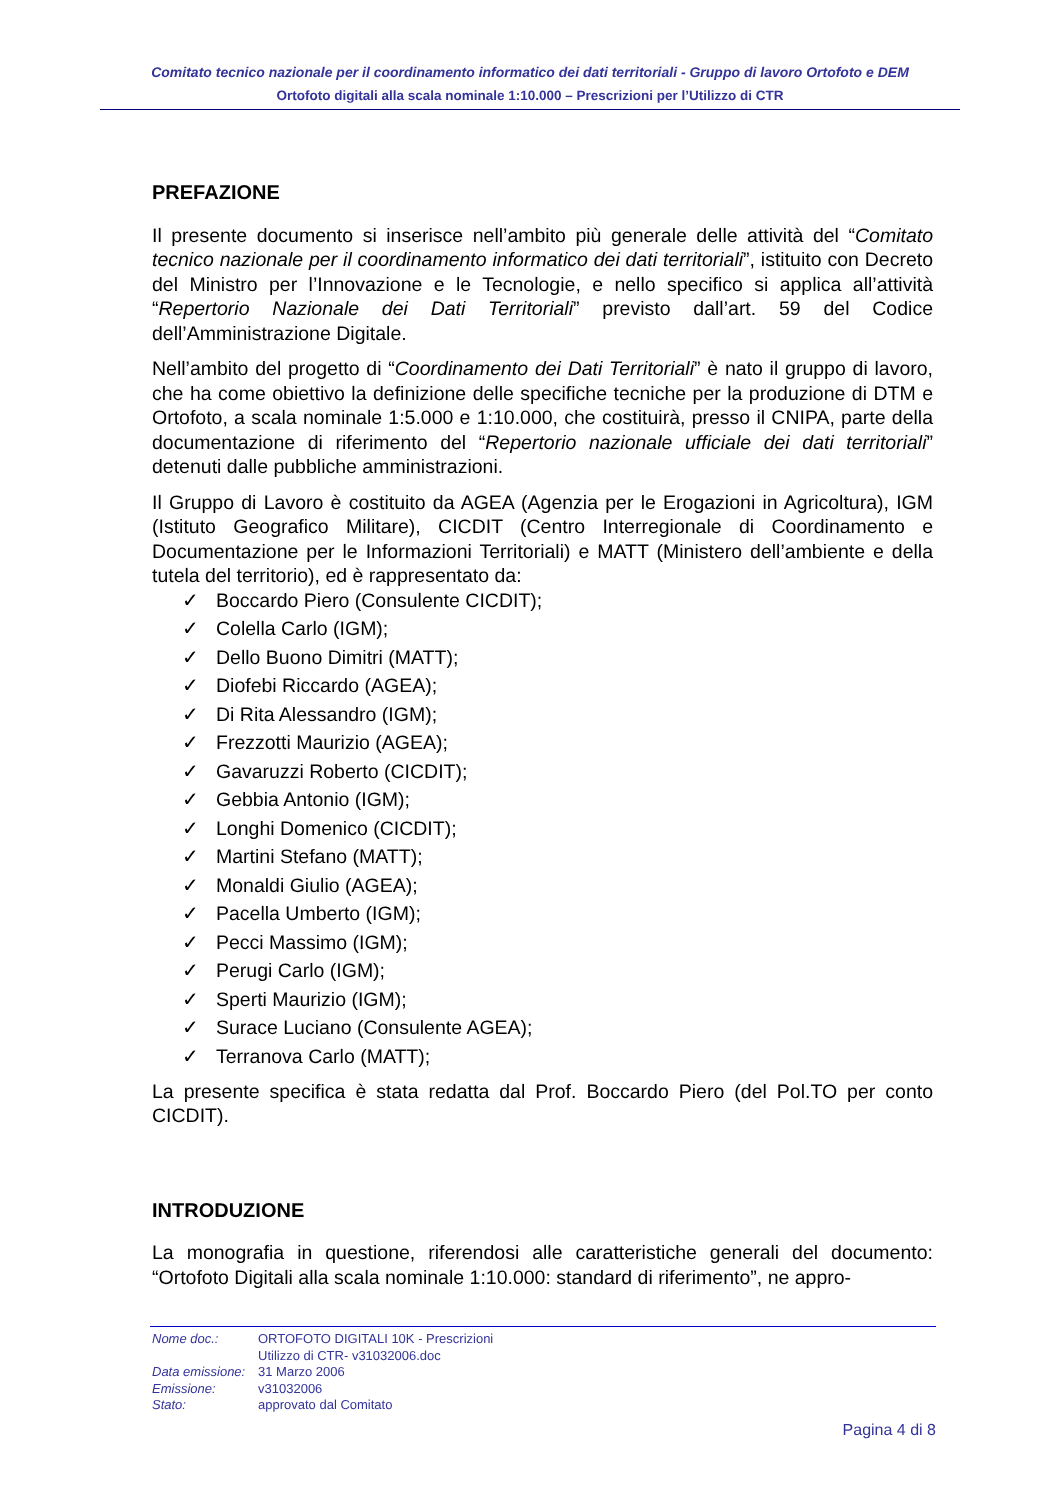Comitato tecnico nazionale per il coordinamento informatico dei dati territoriali - Gruppo di lavoro Ortofoto e DEM
Ortofoto digitali alla scala nominale 1:10.000 – Prescrizioni per l’Utilizzo di CTR
PREFAZIONE
Il presente documento si inserisce nell’ambito più generale delle attività del “Comitato tecnico nazionale per il coordinamento informatico dei dati territoriali”, istituito con Decreto del Ministro per l’Innovazione e le Tecnologie, e nello specifico si applica all’attività “Repertorio Nazionale dei Dati Territoriali” previsto dall’art. 59 del Codice dell’Amministrazione Digitale.
Nell’ambito del progetto di “Coordinamento dei Dati Territoriali” è nato il gruppo di lavoro, che ha come obiettivo la definizione delle specifiche tecniche per la produzione di DTM e Ortofoto, a scala nominale 1:5.000 e 1:10.000, che costituirà, presso il CNIPA, parte della documentazione di riferimento del “Repertorio nazionale ufficiale dei dati territoriali” detenuti dalle pubbliche amministrazioni.
Il Gruppo di Lavoro è costituito da AGEA (Agenzia per le Erogazioni in Agricoltura), IGM (Istituto Geografico Militare), CICDIT (Centro Interregionale di Coordinamento e Documentazione per le Informazioni Territoriali) e MATT (Ministero dell’ambiente e della tutela del territorio), ed è rappresentato da:
✓ Boccardo Piero (Consulente CICDIT);
✓ Colella Carlo (IGM);
✓ Dello Buono Dimitri (MATT);
✓ Diofebi Riccardo (AGEA);
✓ Di Rita Alessandro (IGM);
✓ Frezzotti Maurizio (AGEA);
✓ Gavaruzzi Roberto (CICDIT);
✓ Gebbia Antonio (IGM);
✓ Longhi Domenico (CICDIT);
✓ Martini Stefano (MATT);
✓ Monaldi Giulio (AGEA);
✓ Pacella Umberto (IGM);
✓ Pecci Massimo (IGM);
✓ Perugi Carlo (IGM);
✓ Sperti Maurizio (IGM);
✓ Surace Luciano (Consulente AGEA);
✓ Terranova Carlo (MATT);
La presente specifica è stata redatta dal Prof. Boccardo Piero (del Pol.TO per conto CICDIT).
INTRODUZIONE
La monografia in questione, riferendosi alle caratteristiche generali del documento: “Ortofoto Digitali alla scala nominale 1:10.000: standard di riferimento”, ne appro-
| Nome doc.: | ORTOFOTO DIGITALI 10K - Prescrizioni Utilizzo di CTR- v31032006.doc |
| Data emissione: | 31 Marzo 2006 |
| Emissione: | v31032006 |
| Stato: | approvato dal Comitato |
Pagina 4 di 8